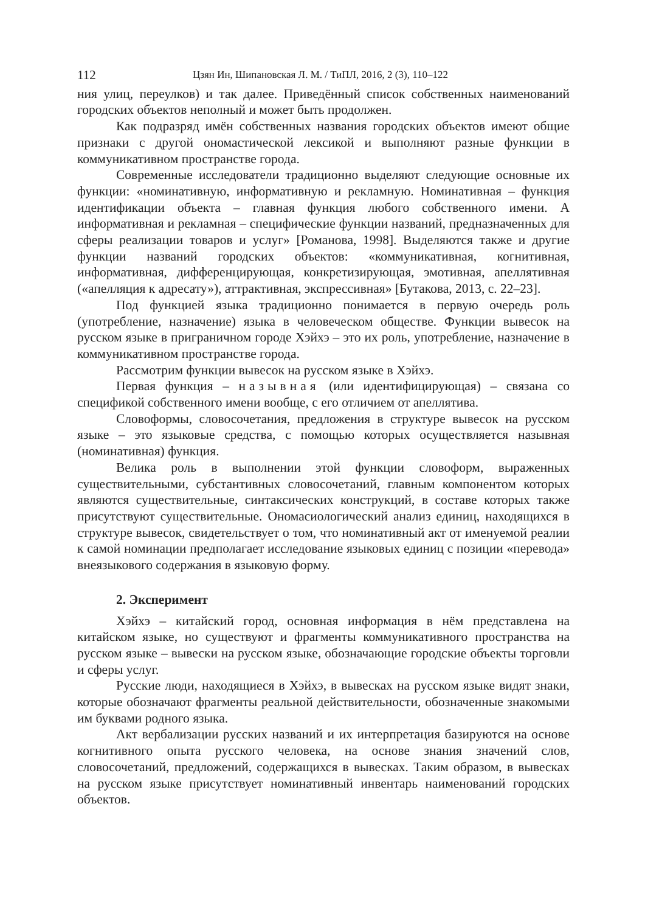112 Цзян Ин, Шипановская Л. М. / ТиПЛ, 2016, 2 (3), 110–122
ния улиц, переулков) и так далее. Приведённый список собственных наименований городских объектов неполный и может быть продолжен.
Как подразряд имён собственных названия городских объектов имеют общие признаки с другой ономастической лексикой и выполняют разные функции в коммуникативном пространстве города.
Современные исследователи традиционно выделяют следующие основные их функции: «номинативную, информативную и рекламную. Номинативная – функция идентификации объекта – главная функция любого собственного имени. А информативная и рекламная – специфические функции названий, предназначенных для сферы реализации товаров и услуг» [Романова, 1998]. Выделяются также и другие функции названий городских объектов: «коммуникативная, когнитивная, информативная, дифференцирующая, конкретизирующая, эмотивная, апеллятивная («апелляция к адресату»), аттрактивная, экспрессивная» [Бутакова, 2013, с. 22–23].
Под функцией языка традиционно понимается в первую очередь роль (употребление, назначение) языка в человеческом обществе. Функции вывесок на русском языке в приграничном городе Хэйхэ – это их роль, употребление, назначение в коммуникативном пространстве города.
Рассмотрим функции вывесок на русском языке в Хэйхэ.
Первая функция – назывная (или идентифицирующая) – связана со спецификой собственного имени вообще, с его отличием от апеллятива.
Словоформы, словосочетания, предложения в структуре вывесок на русском языке – это языковые средства, с помощью которых осуществляется назывная (номинативная) функция.
Велика роль в выполнении этой функции словоформ, выраженных существительными, субстантивных словосочетаний, главным компонентом которых являются существительные, синтаксических конструкций, в составе которых также присутствуют существительные. Ономасиологический анализ единиц, находящихся в структуре вывесок, свидетельствует о том, что номинативный акт от именуемой реалии к самой номинации предполагает исследование языковых единиц с позиции «перевода» внеязыкового содержания в языковую форму.
2. Эксперимент
Хэйхэ – китайский город, основная информация в нём представлена на китайском языке, но существуют и фрагменты коммуникативного пространства на русском языке – вывески на русском языке, обозначающие городские объекты торговли и сферы услуг.
Русские люди, находящиеся в Хэйхэ, в вывесках на русском языке видят знаки, которые обозначают фрагменты реальной действительности, обозначенные знакомыми им буквами родного языка.
Акт вербализации русских названий и их интерпретация базируются на основе когнитивного опыта русского человека, на основе знания значений слов, словосочетаний, предложений, содержащихся в вывесках. Таким образом, в вывесках на русском языке присутствует номинативный инвентарь наименований городских объектов.